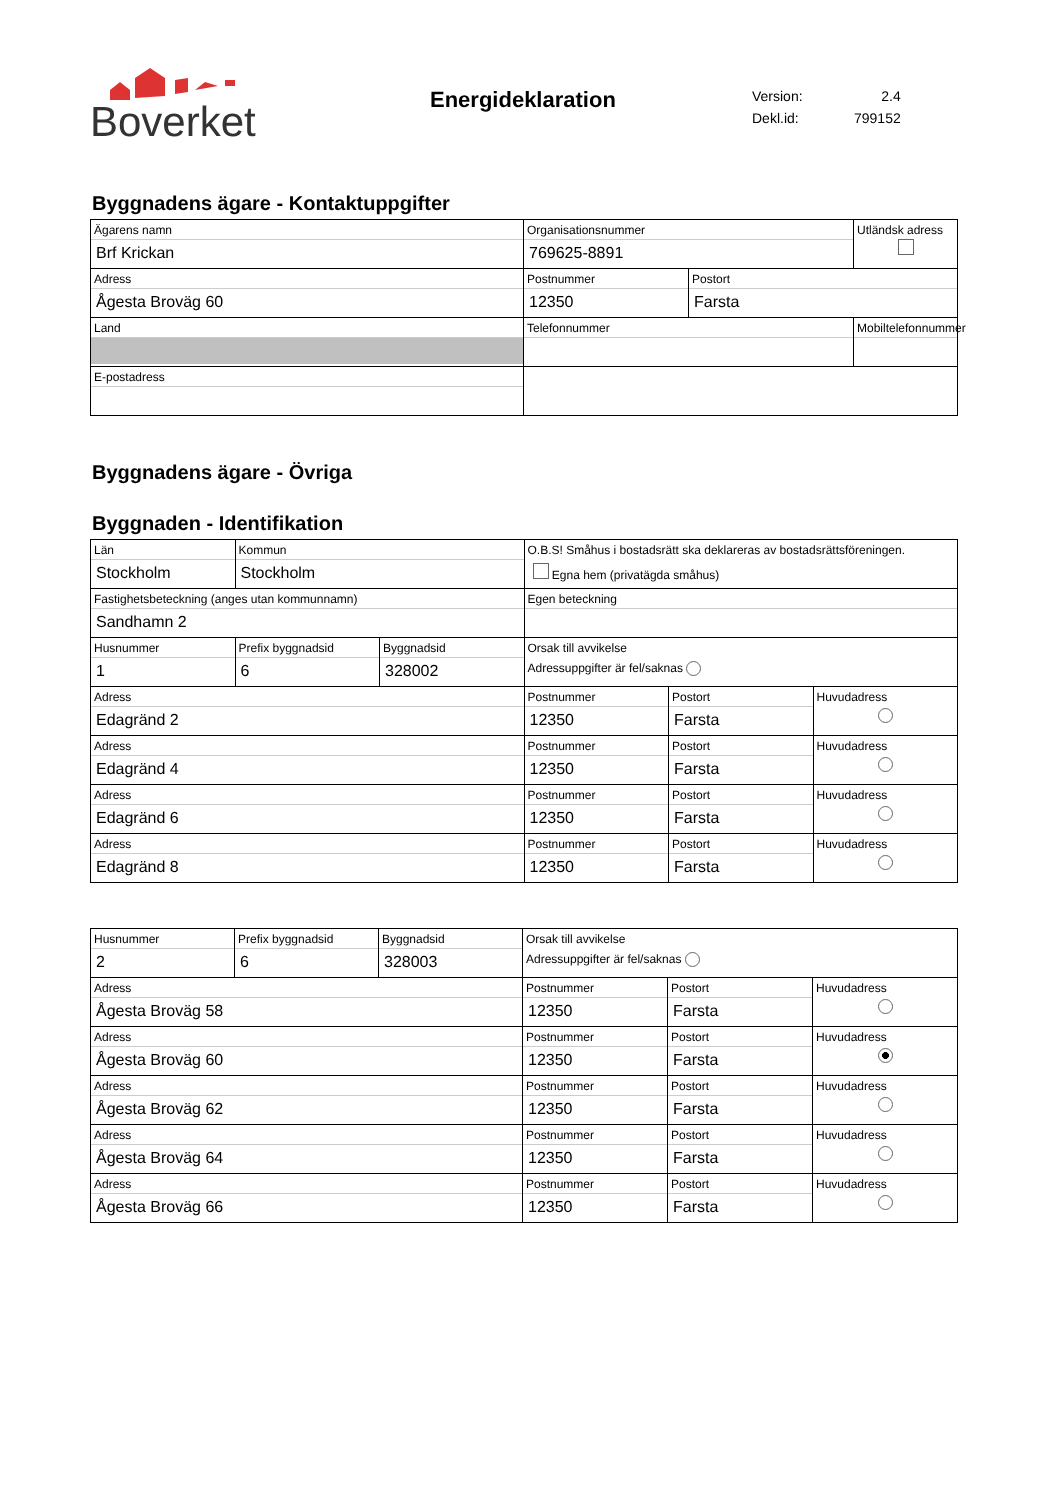Boverket
Energideklaration
| Version: | 2.4 |
| Dekl.id: | 799152 |
Byggnadens ägare - Kontaktuppgifter
| Ägarens namn Brf Krickan | Organisationsnummer 769625-8891 | | Utländsk adress |
| Adress Ågesta Broväg 60 | Postnummer 12350 | Postort Farsta | |
| Land | Telefonnummer | | Mobiltelefonnummer |
| E-postadress | | | |
Byggnadens ägare - Övriga
Byggnaden - Identifikation
| Län Stockholm | Kommun Stockholm | | O.B.S! Småhus i bostadsrätt ska deklareras av bostadsrättsföreningen. Egna hem (privatägda småhus) | | |
| Fastighetsbeteckning (anges utan kommunnamn) Sandhamn 2 | | | Egen beteckning | | |
| Husnummer 1 | Prefix byggnadsid 6 | Byggnadsid 328002 | Orsak till avvikelse Adressuppgifter är fel/saknas | | |
| Adress Edagränd 2 | | | Postnummer 12350 | Postort Farsta | Huvudadress |
| Adress Edagränd 4 | | | Postnummer 12350 | Postort Farsta | Huvudadress |
| Adress Edagränd 6 | | | Postnummer 12350 | Postort Farsta | Huvudadress |
| Adress Edagränd 8 | | | Postnummer 12350 | Postort Farsta | Huvudadress |
| Husnummer 2 | Prefix byggnadsid 6 | Byggnadsid 328003 | Orsak till avvikelse Adressuppgifter är fel/saknas | | |
| Adress Ågesta Broväg 58 | | | Postnummer 12350 | Postort Farsta | Huvudadress |
| Adress Ågesta Broväg 60 | | | Postnummer 12350 | Postort Farsta | Huvudadress |
| Adress Ågesta Broväg 62 | | | Postnummer 12350 | Postort Farsta | Huvudadress |
| Adress Ågesta Broväg 64 | | | Postnummer 12350 | Postort Farsta | Huvudadress |
| Adress Ågesta Broväg 66 | | | Postnummer 12350 | Postort Farsta | Huvudadress |